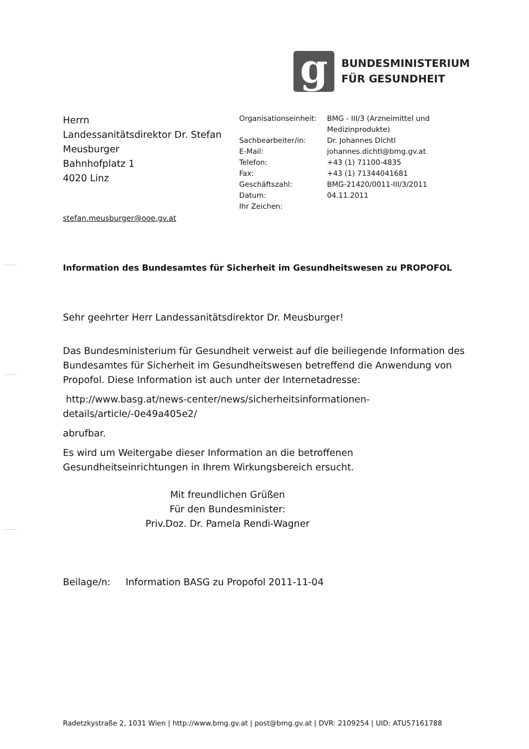g
BUNDESMINISTERIUM
FÜR GESUNDHEIT
Herrn
Landessanitätsdirektor Dr. Stefan
Meusburger
Bahnhofplatz 1
4020 Linz
| Organisationseinheit: | BMG - III/3 (Arzneimittel und Medizinprodukte) |
| Sachbearbeiter/in: | Dr. Johannes Dichtl |
| E-Mail: | johannes.dichtl@bmg.gv.at |
| Telefon: | +43 (1) 71100-4835 |
| Fax: | +43 (1) 71344041681 |
| Geschäftszahl: | BMG-21420/0011-III/3/2011 |
| Datum: | 04.11.2011 |
| Ihr Zeichen: | |
stefan.meusburger@ooe.gv.at
Information des Bundesamtes für Sicherheit im Gesundheitswesen zu PROPOFOL
Sehr geehrter Herr Landessanitätsdirektor Dr. Meusburger!
Das Bundesministerium für Gesundheit verweist auf die beiliegende Information des Bundesamtes für Sicherheit im Gesundheitswesen betreffend die Anwendung von Propofol. Diese Information ist auch unter der Internetadresse:
http://www.basg.at/news-center/news/sicherheitsinformationen-details/article/-0e49a405e2/
abrufbar.
Es wird um Weitergabe dieser Information an die betroffenen
Gesundheitseinrichtungen in Ihrem Wirkungsbereich ersucht.
Mit freundlichen Grüßen
Für den Bundesminister:
Priv.Doz. Dr. Pamela Rendi-Wagner
Beilage/n: Information BASG zu Propofol 2011-11-04
Radetzkystraße 2, 1031 Wien | http://www.bmg.gv.at | post@bmg.gv.at | DVR: 2109254 | UID: ATU57161788